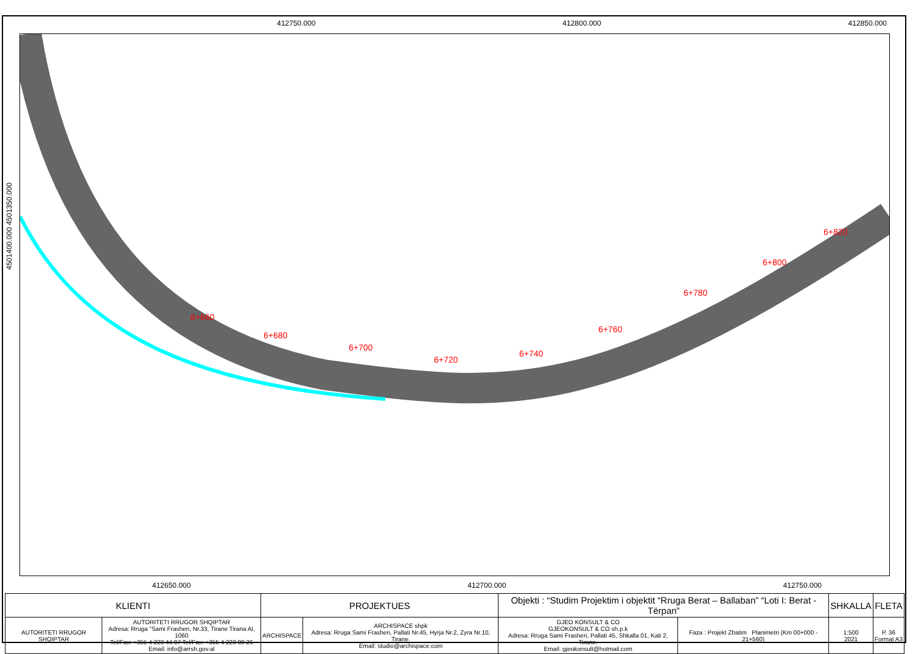412750.000 412800.000 412850.000
4501400.000 4501350.000
6+660
6+680
6+700
6+720
6+740
6+760
6+780
6+800
6+820
412650.000 412700.000 412750.000
| KLIENTI | | PROJEKTUES | | Objekti : “Studim Projektim i objektit “Rruga Berat – Ballaban” “Loti I: Berat - Tërpan” | | SHKALLA | FLETA |
| --- | --- | --- | --- | --- | --- | --- | --- |
| AUTORITETI RRUGOR SHQIPTAR | AUTORITETI RRUGOR SHQIPTAR Adresa: Rruga "Sami Frasheri, Nr.33, Tirane Tirana Al, 1060 Tel/Fax: +355 4 223 44 87 Tel/Fax: +355 4 223 09 26 Email: info@arrsh.gov.al | ARCHISPACE | ARCHISPACE shpk Adresa: Rruga Sami Frasheri, Pallati Nr.45, Hyrja Nr.2, Zyra Nr.10, Tirane. Email: studio@archispace.com | GJEO KONSULT & CO GJEOKONSULT & CO sh.p.k Adresa: Rruga Sami Frasheri, Pallati 45, Shkalla 01, Kati 2, Tirane. Email: gjeokonsult@hotmail.com | Faza : Projekt Zbatim Planimetri (Km 00+000 - 21+560) | 1:500 2021 | P. 36 Format A3 |